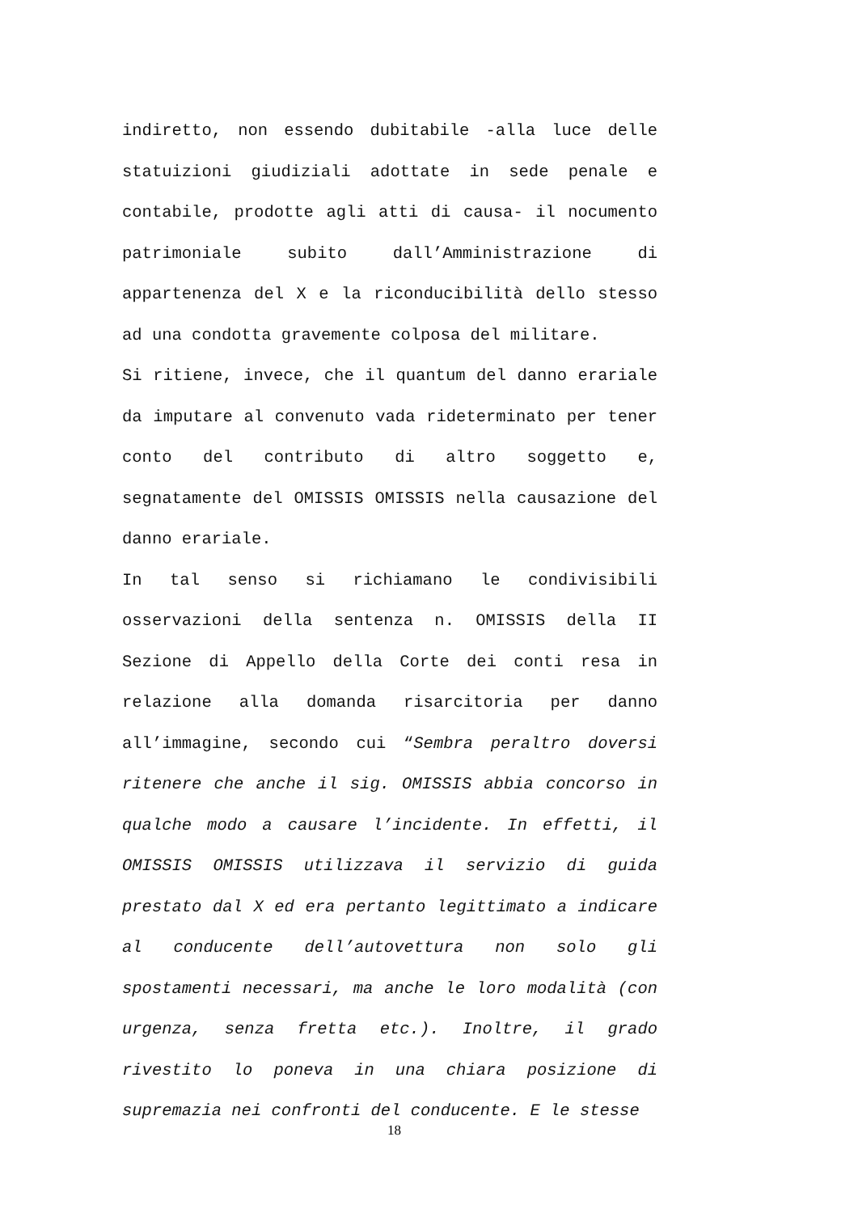indiretto, non essendo dubitabile -alla luce delle statuizioni giudiziali adottate in sede penale e contabile, prodotte agli atti di causa- il nocumento patrimoniale subito dall’Amministrazione di appartenenza del X e la riconducibilità dello stesso ad una condotta gravemente colposa del militare.
Si ritiene, invece, che il quantum del danno erariale da imputare al convenuto vada rideterminato per tener conto del contributo di altro soggetto e, segnatamente del OMISSIS OMISSIS nella causazione del danno erariale.
In tal senso si richiamano le condivisibili osservazioni della sentenza n. OMISSIS della II Sezione di Appello della Corte dei conti resa in relazione alla domanda risarcitoria per danno all’immagine, secondo cui “Sembra peraltro doversi ritenere che anche il sig. OMISSIS abbia concorso in qualche modo a causare l’incidente. In effetti, il OMISSIS OMISSIS utilizzava il servizio di guida prestato dal X ed era pertanto legittimato a indicare al conducente dell’autovettura non solo gli spostamenti necessari, ma anche le loro modalità (con urgenza, senza fretta etc.). Inoltre, il grado rivestito lo poneva in una chiara posizione di supremazia nei confronti del conducente. E le stesse
18